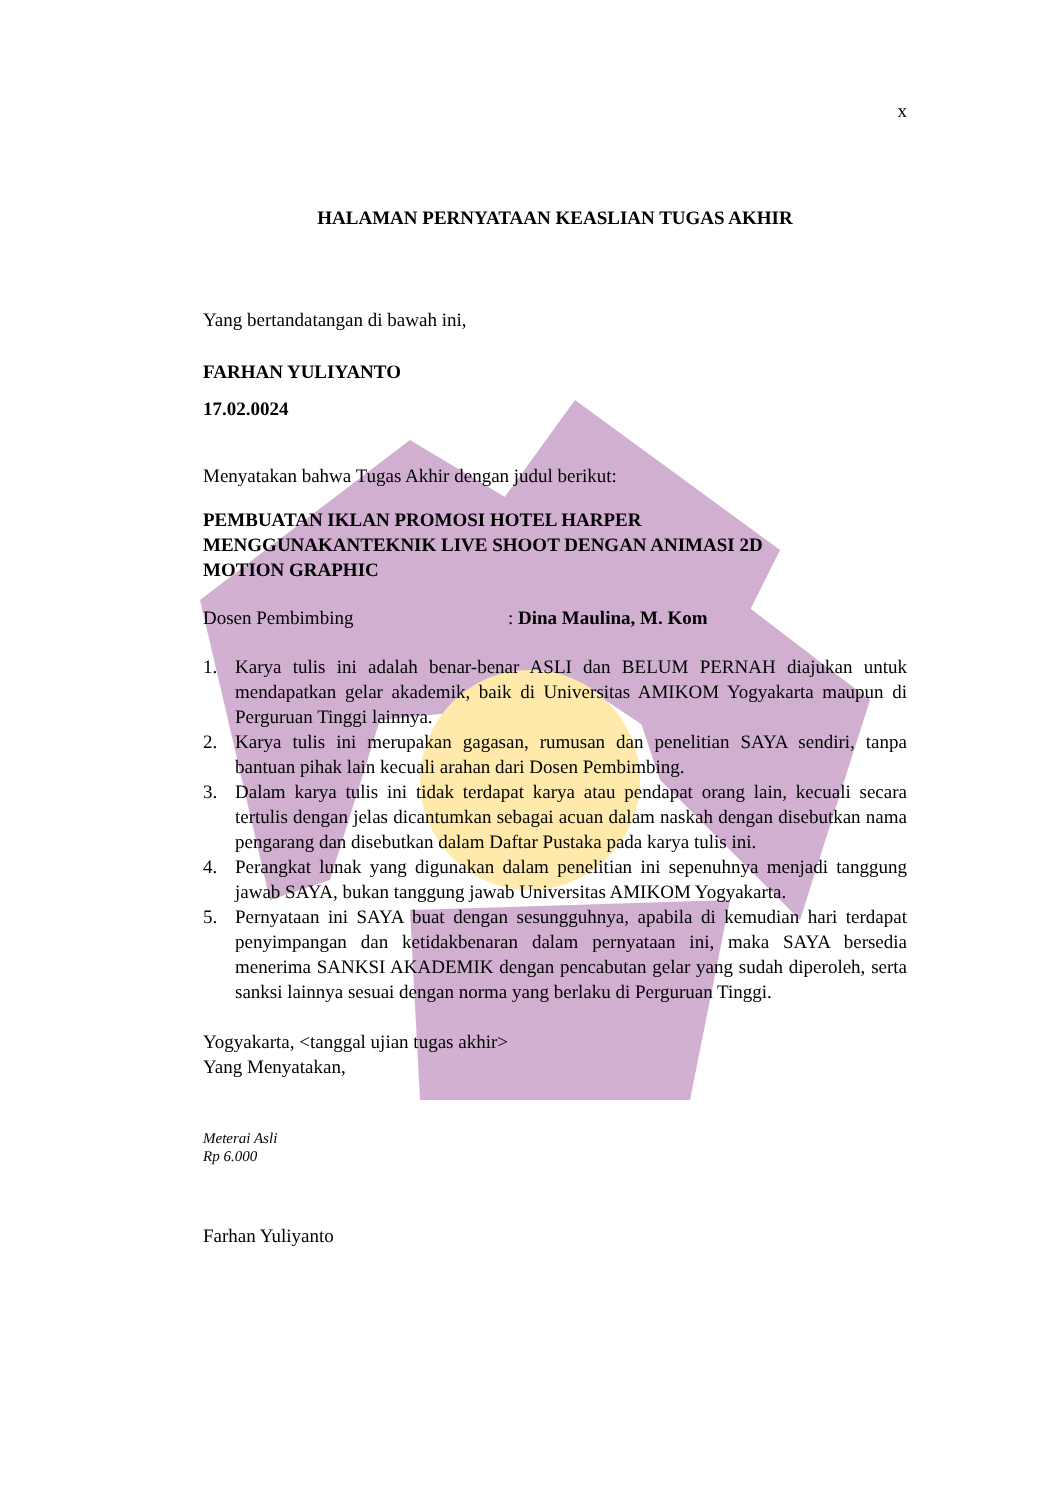x
HALAMAN PERNYATAAN KEASLIAN TUGAS AKHIR
Yang bertandatangan di bawah ini,
FARHAN YULIYANTO
17.02.0024
Menyatakan bahwa Tugas Akhir dengan judul berikut:
PEMBUATAN IKLAN PROMOSI HOTEL HARPER
MENGGUNAKANTEKNIK LIVE SHOOT DENGAN ANIMASI 2D
MOTION GRAPHIC
Dosen Pembimbing: Dina Maulina, M. Kom
1. Karya tulis ini adalah benar-benar ASLI dan BELUM PERNAH diajukan untuk mendapatkan gelar akademik, baik di Universitas AMIKOM Yogyakarta maupun di Perguruan Tinggi lainnya.
2. Karya tulis ini merupakan gagasan, rumusan dan penelitian SAYA sendiri, tanpa bantuan pihak lain kecuali arahan dari Dosen Pembimbing.
3. Dalam karya tulis ini tidak terdapat karya atau pendapat orang lain, kecuali secara tertulis dengan jelas dicantumkan sebagai acuan dalam naskah dengan disebutkan nama pengarang dan disebutkan dalam Daftar Pustaka pada karya tulis ini.
4. Perangkat lunak yang digunakan dalam penelitian ini sepenuhnya menjadi tanggung jawab SAYA, bukan tanggung jawab Universitas AMIKOM Yogyakarta.
5. Pernyataan ini SAYA buat dengan sesungguhnya, apabila di kemudian hari terdapat penyimpangan dan ketidakbenaran dalam pernyataan ini, maka SAYA bersedia menerima SANKSI AKADEMIK dengan pencabutan gelar yang sudah diperoleh, serta sanksi lainnya sesuai dengan norma yang berlaku di Perguruan Tinggi.
Yogyakarta, <tanggal ujian tugas akhir>
Yang Menyatakan,
Meterai Asli
Rp 6.000
Farhan Yuliyanto